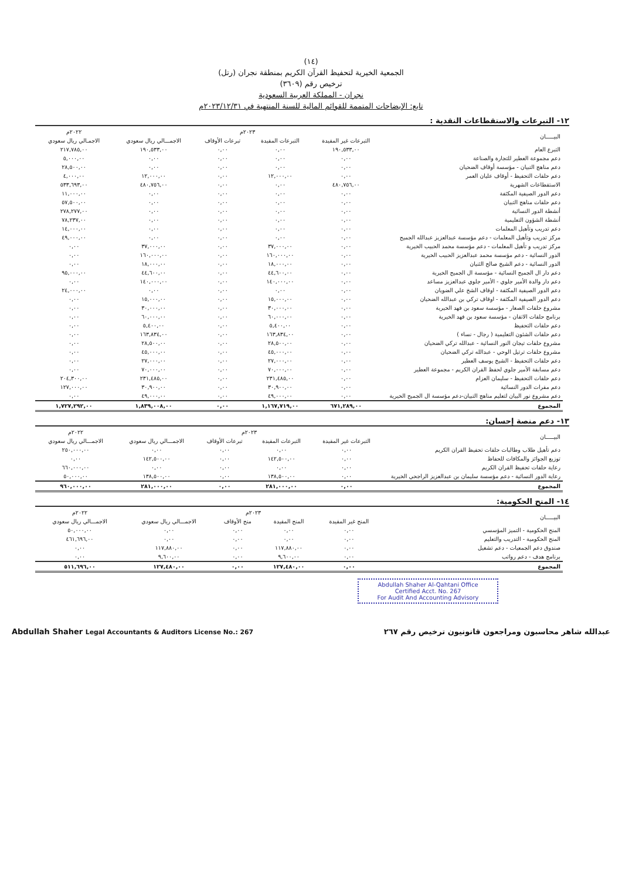(١٤)
الجمعية الخيرية لتحفيظ القرآن الكريم بمنطقة نجران (رتل)
ترخيص رقم (٣٦٠٩)
نجران - المملكة العربية السعودية
تابع: الإيضاحات المتممة للقوائم المالية للسنة المنتهية في ٢٠٢٣/١٢/٣١م
١٢- التبرعات والاستقطاعات النقدية :
| البيـــــان | ٢٠٢٣م | | | | ٢٠٢٢م |
| --- | --- | --- | --- | --- | --- |
| | التبرعات غير المقيدة | التبرعات المقيدة | تبرعات الأوقاف | الاجمـــالي ريال سعودي | الاجمـالي ريال سعودي |
| التبرع العام | ١٩٠,٥٣٣,٠٠ | ٠,٠٠ | ٠,٠٠ | ١٩٠,٥٣٣,٠٠ | ٢١٧,٧٨٥,٠٠ |
| دعم مجموعة العطير للتجارة والصناعة | ٠,٠٠ | ٠,٠٠ | ٠,٠٠ | ٠,٠٠ | ٥,٠٠٠,٠٠ |
| دعم مناهج التبيان - مؤسسة أوقاف الضحيان | ٠,٠٠ | ٠,٠٠ | ٠,٠٠ | ٠,٠٠ | ٢٨,٥٠٠,٠٠ |
| دعم حلقات التحفيظ - أوقاف عليان العمر | ٠,٠٠ | ١٢,٠٠٠,٠٠ | ٠,٠٠ | ١٢,٠٠٠,٠٠ | ٤,٠٠٠,٠٠ |
| الاستقطاعات الشهرية | ٤٨٠,٧٥٦,٠٠ | ٠,٠٠ | ٠,٠٠ | ٤٨٠,٧٥٦,٠٠ | ٥٣٣,٦٩٣,٠٠ |
| دعم الدور الصيفية المكثفة | ٠,٠٠ | ٠,٠٠ | ٠,٠٠ | ٠,٠٠ | ١١,٠٠٠,٠٠ |
| دعم حلقات مناهج التبيان | ٠,٠٠ | ٠,٠٠ | ٠,٠٠ | ٠,٠٠ | ٥٧,٥٠٠,٠٠ |
| أنشطة الدور النسائية | ٠,٠٠ | ٠,٠٠ | ٠,٠٠ | ٠,٠٠ | ٢٧٨,٢٧٧,٠٠ |
| أنشطة الشؤون التعليمية | ٠,٠٠ | ٠,٠٠ | ٠,٠٠ | ٠,٠٠ | ٧٨,٢٣٧,٠٠ |
| دعم تدريب وتأهيل المعلمات | ٠,٠٠ | ٠,٠٠ | ٠,٠٠ | ٠,٠٠ | ١٤,٠٠٠,٠٠ |
| مركز تدريب وتأهيل المعلمات - دعم مؤسسة عبدالعزيز عبدالله الجميح | ٠,٠٠ | ٠,٠٠ | ٠,٠٠ | ٠,٠٠ | ٤٩,٠٠٠,٠٠ |
| مركز تدريب و تأهيل المعلمات - دعم مؤسسة محمد الحبيب الخيرية | ٠,٠٠ | ٣٧,٠٠٠,٠٠ | ٠,٠٠ | ٣٧,٠٠٠,٠٠ | ٠,٠٠ |
| الدور النسائية - دعم مؤسسة محمد عبدالعزيز الحبيب الخيرية | ٠,٠٠ | ١٦٠,٠٠٠,٠٠ | ٠,٠٠ | ١٦٠,٠٠٠,٠٠ | ٠,٠٠ |
| الدور النسائية - دعم الشيخ صالح الثنيان | ٠,٠٠ | ١٨,٠٠٠,٠٠ | ٠,٠٠ | ١٨,٠٠٠,٠٠ | ٠,٠٠ |
| دعم دار ال الجميح النسائية - مؤسسة ال الجميح الخيرية | ٠,٠٠ | ٤٤,٦٠٠,٠٠ | ٠,٠٠ | ٤٤,٦٠٠,٠٠ | ٩٥,٠٠٠,٠٠ |
| دعم دار والدة الأمير جلوي - الأمير جلوي عبدالعزيز مساعد | ٠,٠٠ | ١٤٠,٠٠٠,٠٠ | ٠,٠٠ | ١٤٠,٠٠٠,٠٠ | ٠,٠٠ |
| دعم الدور الصيفية المكثفة - اوقاف الشخ علي الضويان | ٠,٠٠ | ٠,٠٠ | ٠,٠٠ | ٠,٠٠ | ٢٤,٠٠٠,٠٠ |
| دعم الدور الصيفية المكثفة - اوقاف تركي بن عبدالله الضحيان | ٠,٠٠ | ١٥,٠٠٠,٠٠ | ٠,٠٠ | ١٥,٠٠٠,٠٠ | ٠,٠٠ |
| مشروع حلقات الصغار - مؤسسة سعود بن فهد الخيرية | ٠,٠٠ | ٣٠,٠٠٠,٠٠ | ٠,٠٠ | ٣٠,٠٠٠,٠٠ | ٠,٠٠ |
| برنامج حلقات الاتقان - مؤسسة سعود بن فهد الخيرية | ٠,٠٠ | ٦٠,٠٠٠,٠٠ | ٠,٠٠ | ٦٠,٠٠٠,٠٠ | ٠,٠٠ |
| دعم حلقات التحفيظ | ٠,٠٠ | ٥,٤٠٠,٠٠ | ٠,٠٠ | ٥,٤٠٠,٠٠ | ٠,٠٠ |
| دعم حلقات الشئون التعليمية ( رجال - نساء ) | ٠,٠٠ | ١٦٣,٨٣٤,٠٠ | ٠,٠٠ | ١٦٣,٨٣٤,٠٠ | ٠,٠٠ |
| مشروع حلقات تيجان النور النسائية - عبدالله تركي الضحيان | ٠,٠٠ | ٢٨,٥٠٠,٠٠ | ٠,٠٠ | ٢٨,٥٠٠,٠٠ | ٠,٠٠ |
| مشروع حلقات ترتيل الوحي - عبدالله تركي الضحيان | ٠,٠٠ | ٤٥,٠٠٠,٠٠ | ٠,٠٠ | ٤٥,٠٠٠,٠٠ | ٠,٠٠ |
| دعم حلقات التحفيظ - الشيخ يوسف العطير | ٠,٠٠ | ٢٧,٠٠٠,٠٠ | ٠,٠٠ | ٢٧,٠٠٠,٠٠ | ٠,٠٠ |
| دعم مسابقة الأمير جلوي لحفظ القران الكريم - مجموعة العطير | ٠,٠٠ | ٧٠,٠٠٠,٠٠ | ٠,٠٠ | ٧٠,٠٠٠,٠٠ | ٠,٠٠ |
| دعم حلقات التحفيظ - سليمان العزام | ٠,٠٠ | ٢٣١,٤٨٥,٠٠ | ٠,٠٠ | ٢٣١,٤٨٥,٠٠ | ٢٠٤,٣٠٠,٠٠ |
| دعم مقرات الدور النسائية | ٠,٠٠ | ٣٠,٩٠٠,٠٠ | ٠,٠٠ | ٣٠,٩٠٠,٠٠ | ١٢٧,٠٠٠,٠٠ |
| دعم مشروع نور البيان لتعليم مناهج التبيان-دعم مؤسسة ال الجميح الخيرية | ٠,٠٠ | ٤٩,٠٠٠,٠٠ | ٠,٠٠ | ٤٩,٠٠٠,٠٠ | ٠,٠٠ |
| المجموع | ٦٧١,٢٨٩,٠٠ | ١,١٦٧,٧١٩,٠٠ | ٠,٠٠ | ١,٨٣٩,٠٠٨,٠٠ | ١,٧٢٧,٢٩٢,٠٠ |
١٣- دعم منصة إحسان:
| البيـــــان | ٢٠٢٣م | | | | ٢٠٢٢م |
| --- | --- | --- | --- | --- | --- |
| | التبرعات غير المقيدة | التبرعات المقيدة | تبرعات الأوقاف | الاجمـــالي ريال سعودي | الاجمـــالي ريال سعودي |
| دعم تأهيل طلاب وطالبات حلقات تحفيظ القران الكريم | ٠,٠٠ | ٠,٠٠ | ٠,٠٠ | ٠,٠٠ | ٢٥٠,٠٠٠,٠٠ |
| توزيع الجوائز والمكافات للحفاظ | ٠,٠٠ | ١٤٢,٥٠٠,٠٠ | ٠,٠٠ | ١٤٢,٥٠٠,٠٠ | ٠,٠٠ |
| رعاية حلقات تحفيظ القران الكريم | ٠,٠٠ | ٠,٠٠ | ٠,٠٠ | ٠,٠٠ | ٦٦٠,٠٠٠,٠٠ |
| رعاية الدور النسائية - دعم مؤسسة سليمان بن عبدالعزيز الراجحي الخيرية | ٠,٠٠ | ١٣٨,٥٠٠,٠٠ | ٠,٠٠ | ١٣٨,٥٠٠,٠٠ | ٥٠,٠٠٠,٠٠ |
| المجموع | ٠,٠٠ | ٢٨١,٠٠٠,٠٠ | ٠,٠٠ | ٢٨١,٠٠٠,٠٠ | ٩٦٠,٠٠٠,٠٠ |
١٤- المنح الحكومية:
| البيـــــان | ٢٠٢٣م | | | | ٢٠٢٢م |
| --- | --- | --- | --- | --- | --- |
| | المنح غير المقيدة | المنح المقيدة | منح الأوقاف | الاجمـــالي ريال سعودي | الاجمـــالي ريال سعودي |
| المنح الحكومية - التميز المؤسسي | ٠,٠٠ | ٠,٠٠ | ٠,٠٠ | ٠,٠٠ | ٥٠,٠٠٠,٠٠ |
| المنح الحكومية - التدريب والتعليم | ٠,٠٠ | ٠,٠٠ | ٠,٠٠ | ٠,٠٠ | ٤٦١,٦٩٦,٠٠ |
| صندوق دعم الجمعيات - دعم تشغيل | ٠,٠٠ | ١١٧,٨٨٠,٠٠ | ٠,٠٠ | ١١٧,٨٨٠,٠٠ | ٠,٠٠ |
| برنامج هدف - دعم رواتب | ٠,٠٠ | ٩,٦٠٠,٠٠ | ٠,٠٠ | ٩,٦٠٠,٠٠ | ٠,٠٠ |
| المجموع | ٠,٠٠ | ١٢٧,٤٨٠,٠٠ | ٠,٠٠ | ١٢٧,٤٨٠,٠٠ | ٥١١,٦٩٦,٠٠ |
Abdullah Shaher Al-Qahtani Office
Certified Acct. No. 267
For Audit And Accounting Advisory
Abdullah Shaher Legal Accountants & Auditors License No.: 267 عبدالله شاهر محاسبون ومراجعون قانونيون ترخيص رقم ٢٦٧